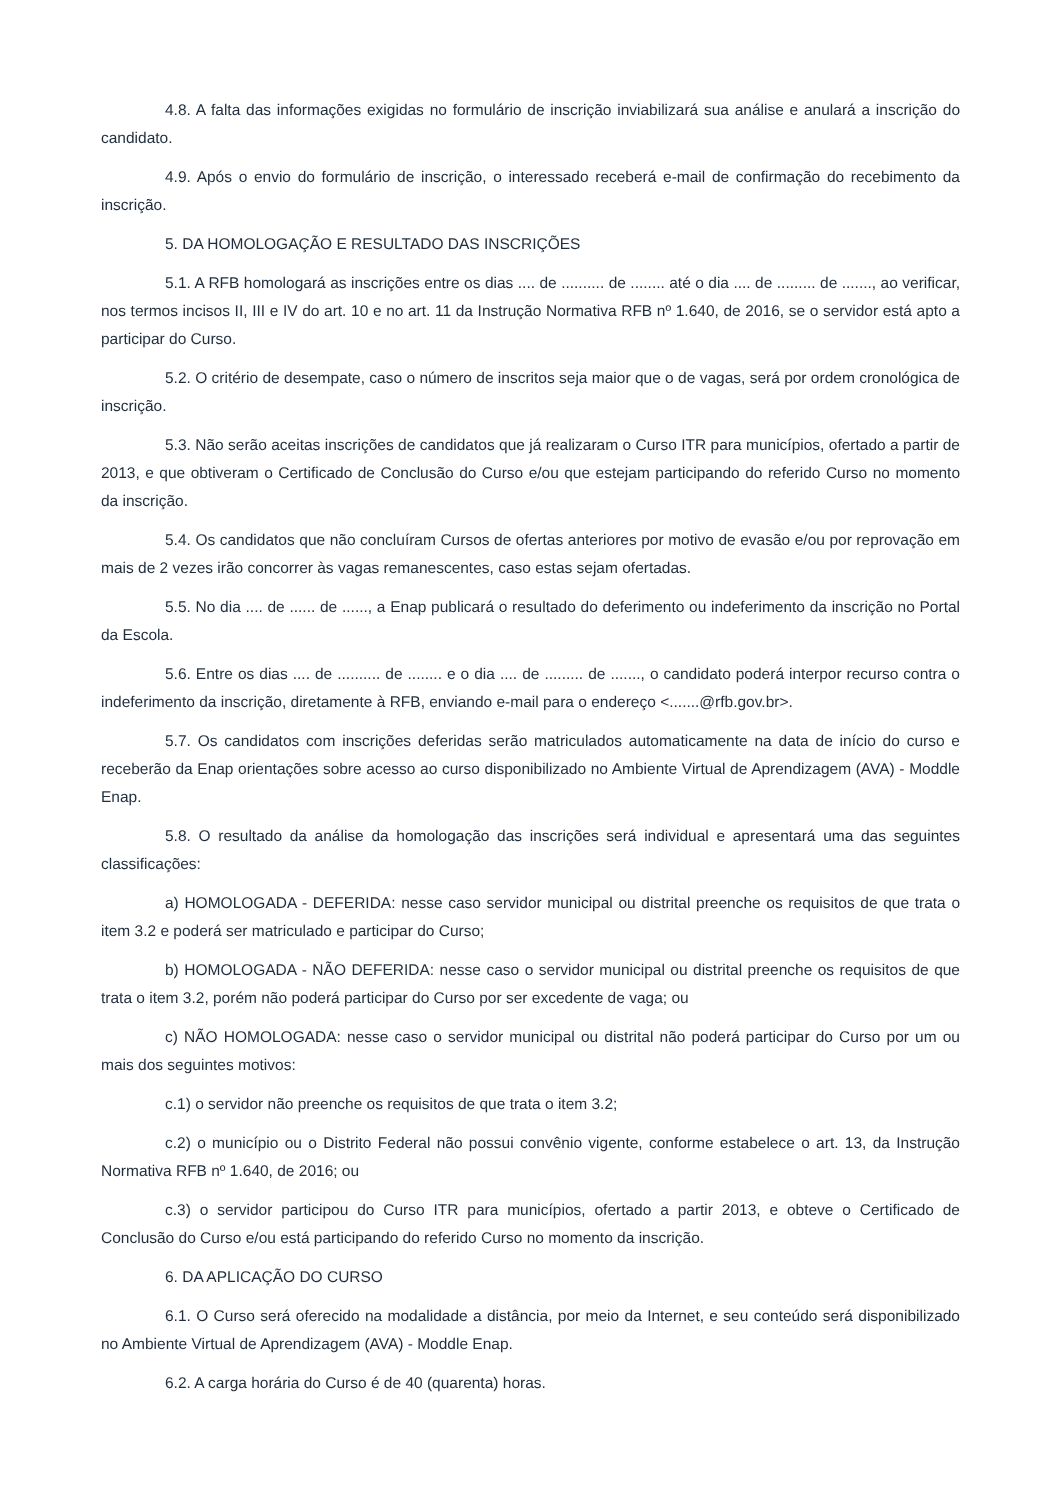4.8. A falta das informações exigidas no formulário de inscrição inviabilizará sua análise e anulará a inscrição do candidato.
4.9. Após o envio do formulário de inscrição, o interessado receberá e-mail de confirmação do recebimento da inscrição.
5. DA HOMOLOGAÇÃO E RESULTADO DAS INSCRIÇÕES
5.1. A RFB homologará as inscrições entre os dias .... de .......... de ........ até o dia .... de ......... de ......., ao verificar, nos termos incisos II, III e IV do art. 10 e no art. 11 da Instrução Normativa RFB nº 1.640, de 2016, se o servidor está apto a participar do Curso.
5.2. O critério de desempate, caso o número de inscritos seja maior que o de vagas, será por ordem cronológica de inscrição.
5.3. Não serão aceitas inscrições de candidatos que já realizaram o Curso ITR para municípios, ofertado a partir de 2013, e que obtiveram o Certificado de Conclusão do Curso e/ou que estejam participando do referido Curso no momento da inscrição.
5.4. Os candidatos que não concluíram Cursos de ofertas anteriores por motivo de evasão e/ou por reprovação em mais de 2 vezes irão concorrer às vagas remanescentes, caso estas sejam ofertadas.
5.5. No dia .... de ...... de ......, a Enap publicará o resultado do deferimento ou indeferimento da inscrição no Portal da Escola.
5.6. Entre os dias .... de .......... de ........ e o dia .... de ......... de ......., o candidato poderá interpor recurso contra o indeferimento da inscrição, diretamente à RFB, enviando e-mail para o endereço <.......@rfb.gov.br>.
5.7. Os candidatos com inscrições deferidas serão matriculados automaticamente na data de início do curso e receberão da Enap orientações sobre acesso ao curso disponibilizado no Ambiente Virtual de Aprendizagem (AVA) - Moddle Enap.
5.8. O resultado da análise da homologação das inscrições será individual e apresentará uma das seguintes classificações:
a) HOMOLOGADA - DEFERIDA: nesse caso servidor municipal ou distrital preenche os requisitos de que trata o item 3.2 e poderá ser matriculado e participar do Curso;
b) HOMOLOGADA - NÃO DEFERIDA: nesse caso o servidor municipal ou distrital preenche os requisitos de que trata o item 3.2, porém não poderá participar do Curso por ser excedente de vaga; ou
c) NÃO HOMOLOGADA: nesse caso o servidor municipal ou distrital não poderá participar do Curso por um ou mais dos seguintes motivos:
c.1) o servidor não preenche os requisitos de que trata o item 3.2;
c.2) o município ou o Distrito Federal não possui convênio vigente, conforme estabelece o art. 13, da Instrução Normativa RFB nº 1.640, de 2016; ou
c.3) o servidor participou do Curso ITR para municípios, ofertado a partir 2013, e obteve o Certificado de Conclusão do Curso e/ou está participando do referido Curso no momento da inscrição.
6. DA APLICAÇÃO DO CURSO
6.1. O Curso será oferecido na modalidade a distância, por meio da Internet, e seu conteúdo será disponibilizado no Ambiente Virtual de Aprendizagem (AVA) - Moddle Enap.
6.2. A carga horária do Curso é de 40 (quarenta) horas.